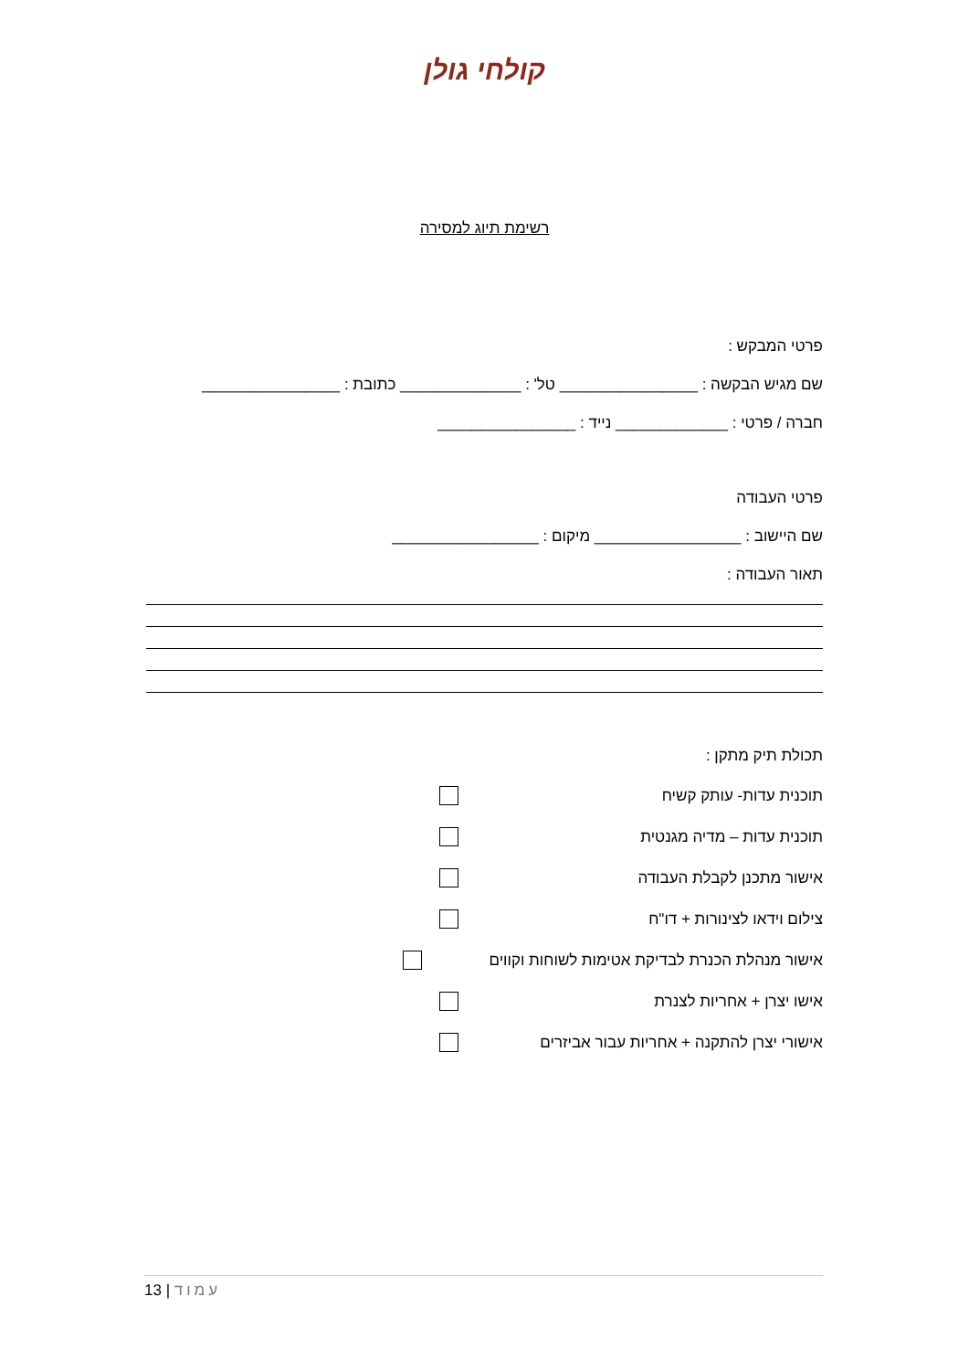קולחי גולן
רשימת תיוג למסירה
פרטי המבקש :
שם מגיש הבקשה : ________________ טל' : ______________ כתובת : ________________
חברה / פרטי : _____________ נייד : ________________
פרטי העבודה
שם היישוב : _________________ מיקום : _________________
תאור העבודה :
תכולת תיק מתקן :
תוכנית עדות- עותק קשיח
תוכנית עדות – מדיה מגנטית
אישור מתכנן לקבלת העבודה
צילום וידאו לצינורות + דו"ח
אישור מנהלת הכנרת לבדיקת אטימות לשוחות וקווים
אישו יצרן + אחריות לצנרת
אישורי יצרן להתקנה + אחריות עבור אביזרים
13 | עמוד